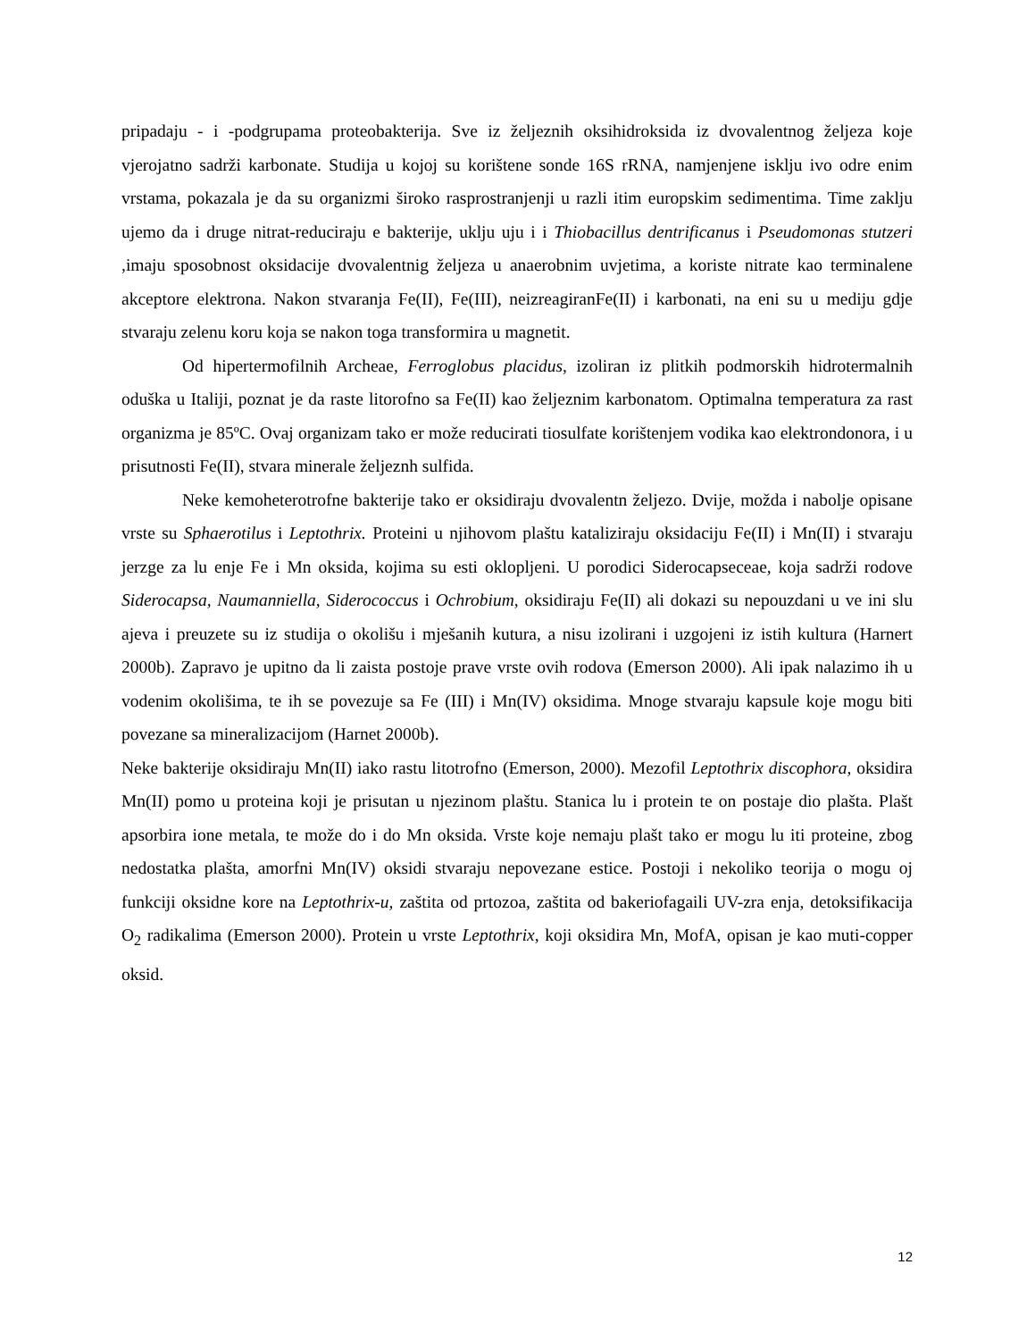pripadaju - i -podgrupama proteobakterija. Sve iz željeznih oksihidroksida iz dvovalentnog željeza koje vjerojatno sadrži karbonate. Studija u kojoj su korištene sonde 16S rRNA, namjenjene isklju ivo odre enim vrstama, pokazala je da su organizmi široko rasprostranjenji u razli itim europskim sedimentima. Time zaklju ujemo da i druge nitrat-reduciraju e bakterije, uklju uju i i Thiobacillus dentrificanus i Pseudomonas stutzeri ,imaju sposobnost oksidacije dvovalentnig željeza u anaerobnim uvjetima, a koriste nitrate kao terminalene akceptore elektrona. Nakon stvaranja Fe(II), Fe(III), neizreagiranFe(II) i karbonati, na eni su u mediju gdje stvaraju zelenu koru koja se nakon toga transformira u magnetit.
Od hipertermofilnih Archeae, Ferroglobus placidus, izoliran iz plitkih podmorskih hidrotermalnih oduška u Italiji, poznat je da raste litorofno sa Fe(II) kao željeznim karbonatom. Optimalna temperatura za rast organizma je 85ºC. Ovaj organizam tako er može reducirati tiosulfate korištenjem vodika kao elektrondonora, i u prisutnosti Fe(II), stvara minerale željeznh sulfida.
Neke kemoheterotrofne bakterije tako er oksidiraju dvovalentn željezo. Dvije, možda i nabolje opisane vrste su Sphaerotilus i Leptothrix. Proteini u njihovom plaštu kataliziraju oksidaciju Fe(II) i Mn(II) i stvaraju jerzge za lu enje Fe i Mn oksida, kojima su esti oklopljeni. U porodici Siderocapseceae, koja sadrži rodove Siderocapsa, Naumanniella, Siderococcus i Ochrobium, oksidiraju Fe(II) ali dokazi su nepouzdani u ve ini slu ajeva i preuzete su iz studija o okolišu i mješanih kutura, a nisu izolirani i uzgojeni iz istih kultura (Harnert 2000b). Zapravo je upitno da li zaista postoje prave vrste ovih rodova (Emerson 2000). Ali ipak nalazimo ih u vodenim okolišima, te ih se povezuje sa Fe (III) i Mn(IV) oksidima. Mnoge stvaraju kapsule koje mogu biti povezane sa mineralizacijom (Harnet 2000b).
Neke bakterije oksidiraju Mn(II) iako rastu litotrofno (Emerson, 2000). Mezofil Leptothrix discophora, oksidira Mn(II) pomo u proteina koji je prisutan u njezinom plaštu. Stanica lu i protein te on postaje dio plašta. Plašt apsorbira ione metala, te može do i do Mn oksida. Vrste koje nemaju plašt tako er mogu lu iti proteine, zbog nedostatka plašta, amorfni Mn(IV) oksidi stvaraju nepovezane estice. Postoji i nekoliko teorija o mogu oj funkciji oksidne kore na Leptothrix-u, zaštita od prtozoa, zaštita od bakeriofagaili UV-zra enja, detoksifikacija O<sub>2</sub> radikalima (Emerson 2000). Protein u vrste Leptothrix, koji oksidira Mn, MofA, opisan je kao muti-copper oksid.
12